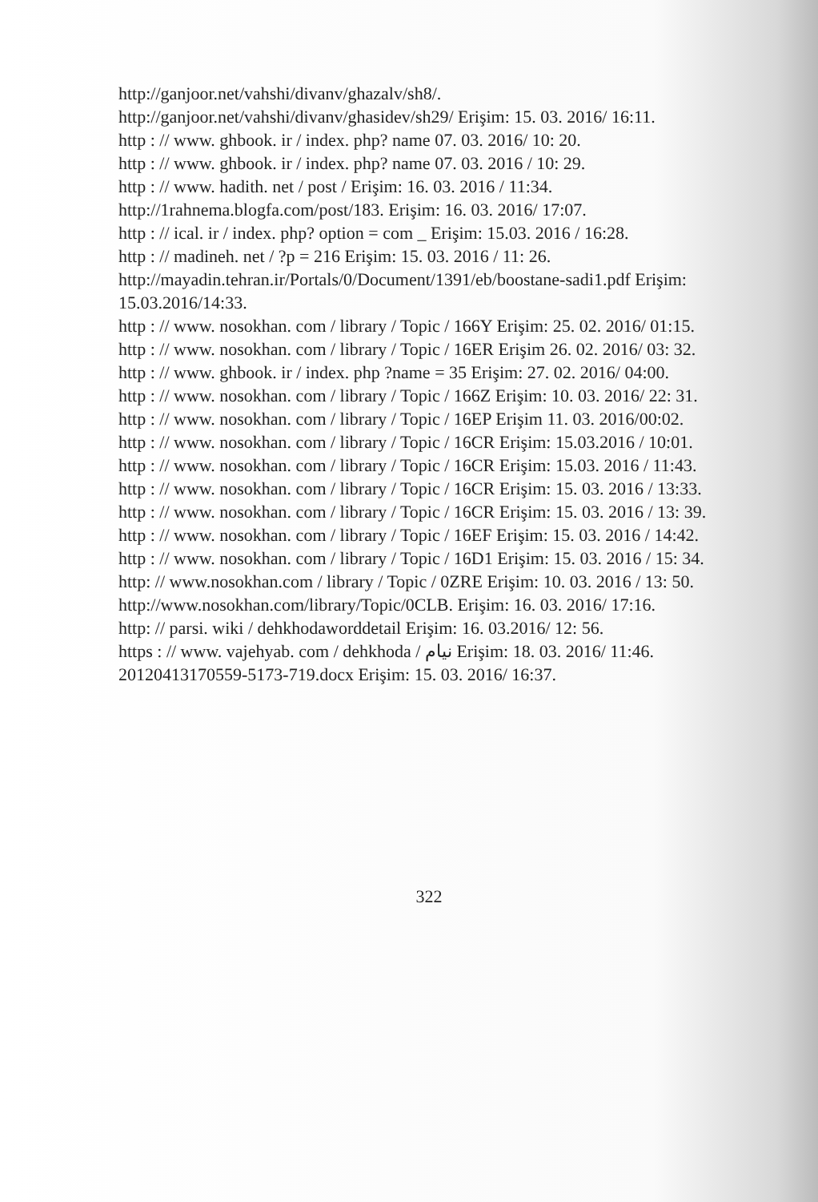http://ganjoor.net/vahshi/divanv/ghazalv/sh8/.
http://ganjoor.net/vahshi/divanv/ghasidev/sh29/ Erişim: 15. 03. 2016/ 16:11.
http : // www. ghbook. ir / index. php? name 07. 03. 2016/ 10: 20.
http : // www. ghbook. ir / index. php? name 07. 03. 2016 / 10: 29.
http : // www. hadith. net / post / Erişim: 16. 03. 2016 / 11:34.
http://1rahnema.blogfa.com/post/183. Erişim: 16. 03. 2016/ 17:07.
http : // ical. ir / index. php? option = com _ Erişim: 15.03. 2016 / 16:28.
http : // madineh. net / ?p = 216 Erişim: 15. 03. 2016 / 11: 26.
http://mayadin.tehran.ir/Portals/0/Document/1391/eb/boostane-sadi1.pdf Erişim: 15.03.2016/14:33.
http : // www. nosokhan. com / library / Topic / 166Y Erişim: 25. 02. 2016/ 01:15.
http : // www. nosokhan. com / library / Topic / 16ER Erişim 26. 02. 2016/ 03: 32.
http : // www. ghbook. ir / index. php ?name = 35 Erişim: 27. 02. 2016/ 04:00.
http : // www. nosokhan. com / library / Topic / 166Z Erişim: 10. 03. 2016/ 22: 31.
http : // www. nosokhan. com / library / Topic / 16EP Erişim 11. 03. 2016/00:02.
http : // www. nosokhan. com / library / Topic / 16CR Erişim: 15.03.2016 / 10:01.
http : // www. nosokhan. com / library / Topic / 16CR Erişim: 15.03. 2016 / 11:43.
http : // www. nosokhan. com / library / Topic / 16CR Erişim: 15. 03. 2016 / 13:33.
http : // www. nosokhan. com / library / Topic / 16CR Erişim: 15. 03. 2016 / 13: 39.
http : // www. nosokhan. com / library / Topic / 16EF Erişim: 15. 03. 2016 / 14:42.
http : // www. nosokhan. com / library / Topic / 16D1 Erişim: 15. 03. 2016 / 15: 34.
http: // www.nosokhan.com / library / Topic / 0ZRE Erişim: 10. 03. 2016 / 13: 50.
http://www.nosokhan.com/library/Topic/0CLB. Erişim: 16. 03. 2016/ 17:16.
http: // parsi. wiki / dehkhodaworddetail Erişim: 16. 03.2016/ 12: 56.
https : // www. vajehyab. com / dehkhoda / نیام Erişim: 18. 03. 2016/ 11:46.
20120413170559-5173-719.docx Erişim: 15. 03. 2016/ 16:37.
322